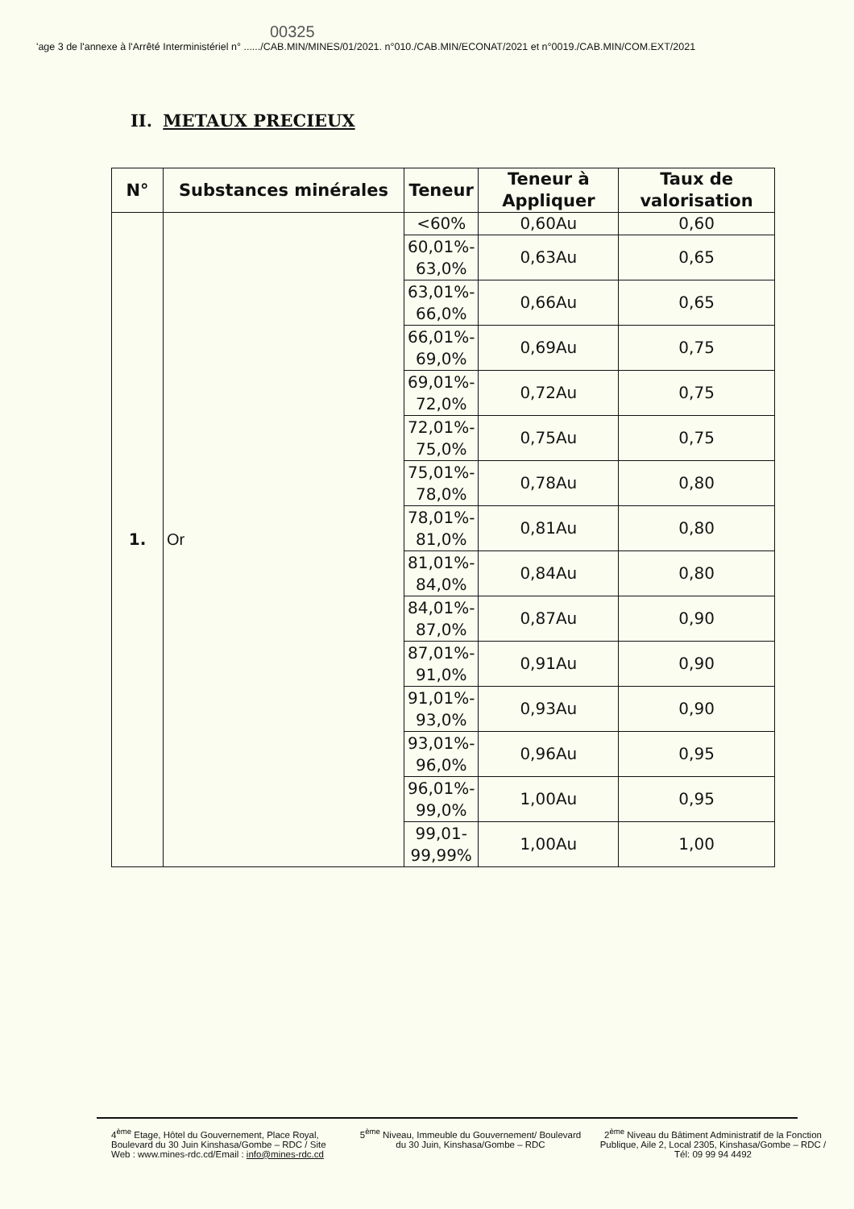00325
'age 3 de l'annexe à l'Arrêté Interministériel n° ....../CAB.MIN/MINES/01/2021. n°010./CAB.MIN/ECONAT/2021 et n°0019./CAB.MIN/COM.EXT/2021
II. METAUX PRECIEUX
| N° | Substances minérales | Teneur | Teneur à Appliquer | Taux de valorisation |
| --- | --- | --- | --- | --- |
| 1. | Or | <60% | 0,60Au | 0,60 |
| | | 60,01%- 63,0% | 0,63Au | 0,65 |
| | | 63,01%- 66,0% | 0,66Au | 0,65 |
| | | 66,01%- 69,0% | 0,69Au | 0,75 |
| | | 69,01%- 72,0% | 0,72Au | 0,75 |
| | | 72,01%- 75,0% | 0,75Au | 0,75 |
| | | 75,01%- 78,0% | 0,78Au | 0,80 |
| | | 78,01%- 81,0% | 0,81Au | 0,80 |
| | | 81,01%- 84,0% | 0,84Au | 0,80 |
| | | 84,01%- 87,0% | 0,87Au | 0,90 |
| | | 87,01%- 91,0% | 0,91Au | 0,90 |
| | | 91,01%- 93,0% | 0,93Au | 0,90 |
| | | 93,01%- 96,0% | 0,96Au | 0,95 |
| | | 96,01%- 99,0% | 1,00Au | 0,95 |
| | | 99,01- 99,99% | 1,00Au | 1,00 |
4<sup>ème</sup> Etage, Hôtel du Gouvernement, Place Royal, Boulevard du 30 Juin Kinshasa/Gombe – RDC / Site Web : www.mines-rdc.cd/Email : info@mines-rdc.cd
5<sup>ème</sup> Niveau, Immeuble du Gouvernement/ Boulevard du 30 Juin, Kinshasa/Gombe – RDC
2<sup>ème</sup> Niveau du Bâtiment Administratif de la Fonction Publique, Aile 2, Local 2305, Kinshasa/Gombe – RDC / Tél: 09 99 94 4492